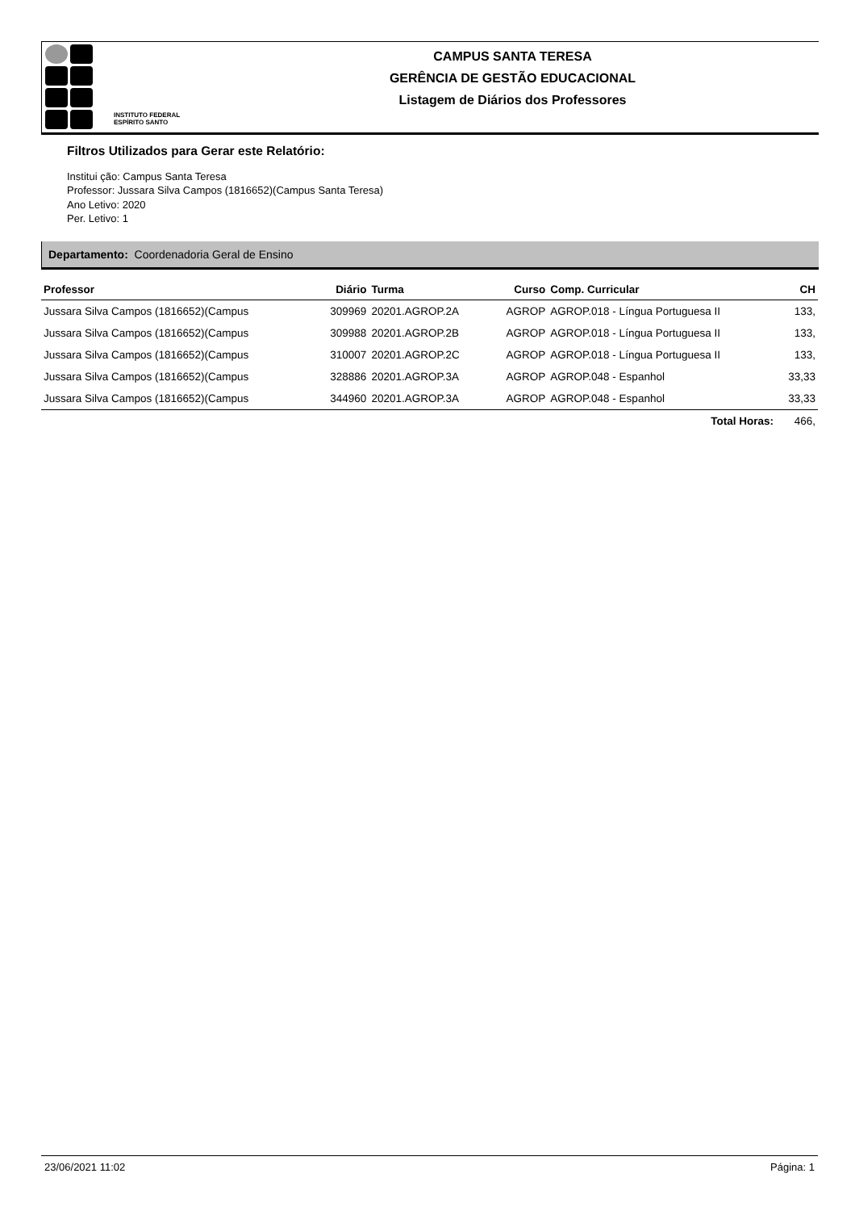INSTITUTO FEDERAL
ESPÍRITO SANTO
CAMPUS SANTA TERESA
GERÊNCIA DE GESTÃO EDUCACIONAL
Listagem de Diários dos Professores
Filtros Utilizados para Gerar este Relatório:
Institui ção: Campus Santa Teresa
Professor: Jussara Silva Campos (1816652)(Campus Santa Teresa)
Ano Letivo: 2020
Per. Letivo: 1
Departamento: Coordenadoria Geral de Ensino
| Professor | Diário | Turma | Curso | Comp. Curricular | CH |
| --- | --- | --- | --- | --- | --- |
| Jussara Silva Campos (1816652)(Campus | 309969 | 20201.AGROP.2A | AGROP | AGROP.018 - Língua Portuguesa II | 133, |
| Jussara Silva Campos (1816652)(Campus | 309988 | 20201.AGROP.2B | AGROP | AGROP.018 - Língua Portuguesa II | 133, |
| Jussara Silva Campos (1816652)(Campus | 310007 | 20201.AGROP.2C | AGROP | AGROP.018 - Língua Portuguesa II | 133, |
| Jussara Silva Campos (1816652)(Campus | 328886 | 20201.AGROP.3A | AGROP | AGROP.048 - Espanhol | 33,33 |
| Jussara Silva Campos (1816652)(Campus | 344960 | 20201.AGROP.3A | AGROP | AGROP.048 - Espanhol | 33,33 |
| Total Horas: | | | | | 466, |
23/06/2021 11:02 Página: 1